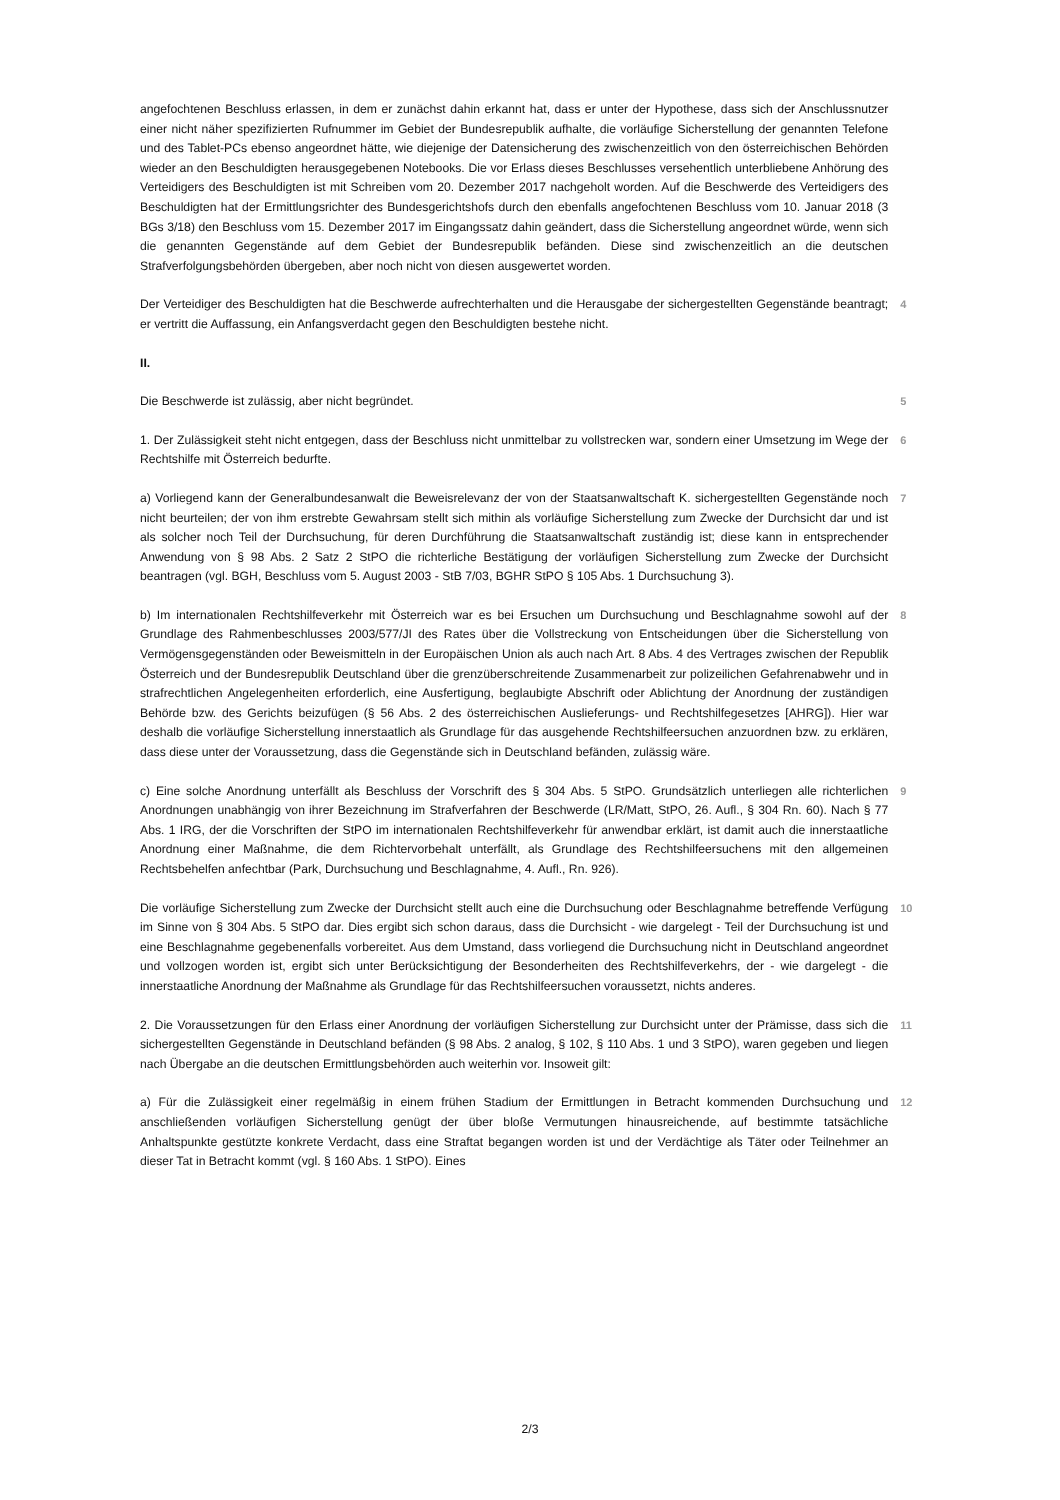angefochtenen Beschluss erlassen, in dem er zunächst dahin erkannt hat, dass er unter der Hypothese, dass sich der Anschlussnutzer einer nicht näher spezifizierten Rufnummer im Gebiet der Bundesrepublik aufhalte, die vorläufige Sicherstellung der genannten Telefone und des Tablet-PCs ebenso angeordnet hätte, wie diejenige der Datensicherung des zwischenzeitlich von den österreichischen Behörden wieder an den Beschuldigten herausgegebenen Notebooks. Die vor Erlass dieses Beschlusses versehentlich unterbliebene Anhörung des Verteidigers des Beschuldigten ist mit Schreiben vom 20. Dezember 2017 nachgeholt worden. Auf die Beschwerde des Verteidigers des Beschuldigten hat der Ermittlungsrichter des Bundesgerichtshofs durch den ebenfalls angefochtenen Beschluss vom 10. Januar 2018 (3 BGs 3/18) den Beschluss vom 15. Dezember 2017 im Eingangssatz dahin geändert, dass die Sicherstellung angeordnet würde, wenn sich die genannten Gegenstände auf dem Gebiet der Bundesrepublik befänden. Diese sind zwischenzeitlich an die deutschen Strafverfolgungsbehörden übergeben, aber noch nicht von diesen ausgewertet worden.
Der Verteidiger des Beschuldigten hat die Beschwerde aufrechterhalten und die Herausgabe der sichergestellten Gegenstände beantragt; er vertritt die Auffassung, ein Anfangsverdacht gegen den Beschuldigten bestehe nicht.
4
II.
Die Beschwerde ist zulässig, aber nicht begründet. 5
1. Der Zulässigkeit steht nicht entgegen, dass der Beschluss nicht unmittelbar zu vollstrecken war, sondern einer Umsetzung im Wege der Rechtshilfe mit Österreich bedurfte.
6
a) Vorliegend kann der Generalbundesanwalt die Beweisrelevanz der von der Staatsanwaltschaft K. sichergestellten Gegenstände noch nicht beurteilen; der von ihm erstrebte Gewahrsam stellt sich mithin als vorläufige Sicherstellung zum Zwecke der Durchsicht dar und ist als solcher noch Teil der Durchsuchung, für deren Durchführung die Staatsanwaltschaft zuständig ist; diese kann in entsprechender Anwendung von § 98 Abs. 2 Satz 2 StPO die richterliche Bestätigung der vorläufigen Sicherstellung zum Zwecke der Durchsicht beantragen (vgl. BGH, Beschluss vom 5. August 2003 - StB 7/03, BGHR StPO § 105 Abs. 1 Durchsuchung 3).
7
b) Im internationalen Rechtshilfeverkehr mit Österreich war es bei Ersuchen um Durchsuchung und Beschlagnahme sowohl auf der Grundlage des Rahmenbeschlusses 2003/577/JI des Rates über die Vollstreckung von Entscheidungen über die Sicherstellung von Vermögensgegenständen oder Beweismitteln in der Europäischen Union als auch nach Art. 8 Abs. 4 des Vertrages zwischen der Republik Österreich und der Bundesrepublik Deutschland über die grenzüberschreitende Zusammenarbeit zur polizeilichen Gefahrenabwehr und in strafrechtlichen Angelegenheiten erforderlich, eine Ausfertigung, beglaubigte Abschrift oder Ablichtung der Anordnung der zuständigen Behörde bzw. des Gerichts beizufügen (§ 56 Abs. 2 des österreichischen Auslieferungs- und Rechtshilfegesetzes [AHRG]). Hier war deshalb die vorläufige Sicherstellung innerstaatlich als Grundlage für das ausgehende Rechtshilfeersuchen anzuordnen bzw. zu erklären, dass diese unter der Voraussetzung, dass die Gegenstände sich in Deutschland befänden, zulässig wäre.
8
c) Eine solche Anordnung unterfällt als Beschluss der Vorschrift des § 304 Abs. 5 StPO. Grundsätzlich unterliegen alle richterlichen Anordnungen unabhängig von ihrer Bezeichnung im Strafverfahren der Beschwerde (LR/Matt, StPO, 26. Aufl., § 304 Rn. 60). Nach § 77 Abs. 1 IRG, der die Vorschriften der StPO im internationalen Rechtshilfeverkehr für anwendbar erklärt, ist damit auch die innerstaatliche Anordnung einer Maßnahme, die dem Richtervorbehalt unterfällt, als Grundlage des Rechtshilfeersuchens mit den allgemeinen Rechtsbehelfen anfechtbar (Park, Durchsuchung und Beschlagnahme, 4. Aufl., Rn. 926).
9
Die vorläufige Sicherstellung zum Zwecke der Durchsicht stellt auch eine die Durchsuchung oder Beschlagnahme betreffende Verfügung im Sinne von § 304 Abs. 5 StPO dar. Dies ergibt sich schon daraus, dass die Durchsicht - wie dargelegt - Teil der Durchsuchung ist und eine Beschlagnahme gegebenenfalls vorbereitet. Aus dem Umstand, dass vorliegend die Durchsuchung nicht in Deutschland angeordnet und vollzogen worden ist, ergibt sich unter Berücksichtigung der Besonderheiten des Rechtshilfeverkehrs, der - wie dargelegt - die innerstaatliche Anordnung der Maßnahme als Grundlage für das Rechtshilfeersuchen voraussetzt, nichts anderes.
10
2. Die Voraussetzungen für den Erlass einer Anordnung der vorläufigen Sicherstellung zur Durchsicht unter der Prämisse, dass sich die sichergestellten Gegenstände in Deutschland befänden (§ 98 Abs. 2 analog, § 102, § 110 Abs. 1 und 3 StPO), waren gegeben und liegen nach Übergabe an die deutschen Ermittlungsbehörden auch weiterhin vor. Insoweit gilt:
11
a) Für die Zulässigkeit einer regelmäßig in einem frühen Stadium der Ermittlungen in Betracht kommenden Durchsuchung und anschließenden vorläufigen Sicherstellung genügt der über bloße Vermutungen hinausreichende, auf bestimmte tatsächliche Anhaltspunkte gestützte konkrete Verdacht, dass eine Straftat begangen worden ist und der Verdächtige als Täter oder Teilnehmer an dieser Tat in Betracht kommt (vgl. § 160 Abs. 1 StPO). Eines
12
2/3